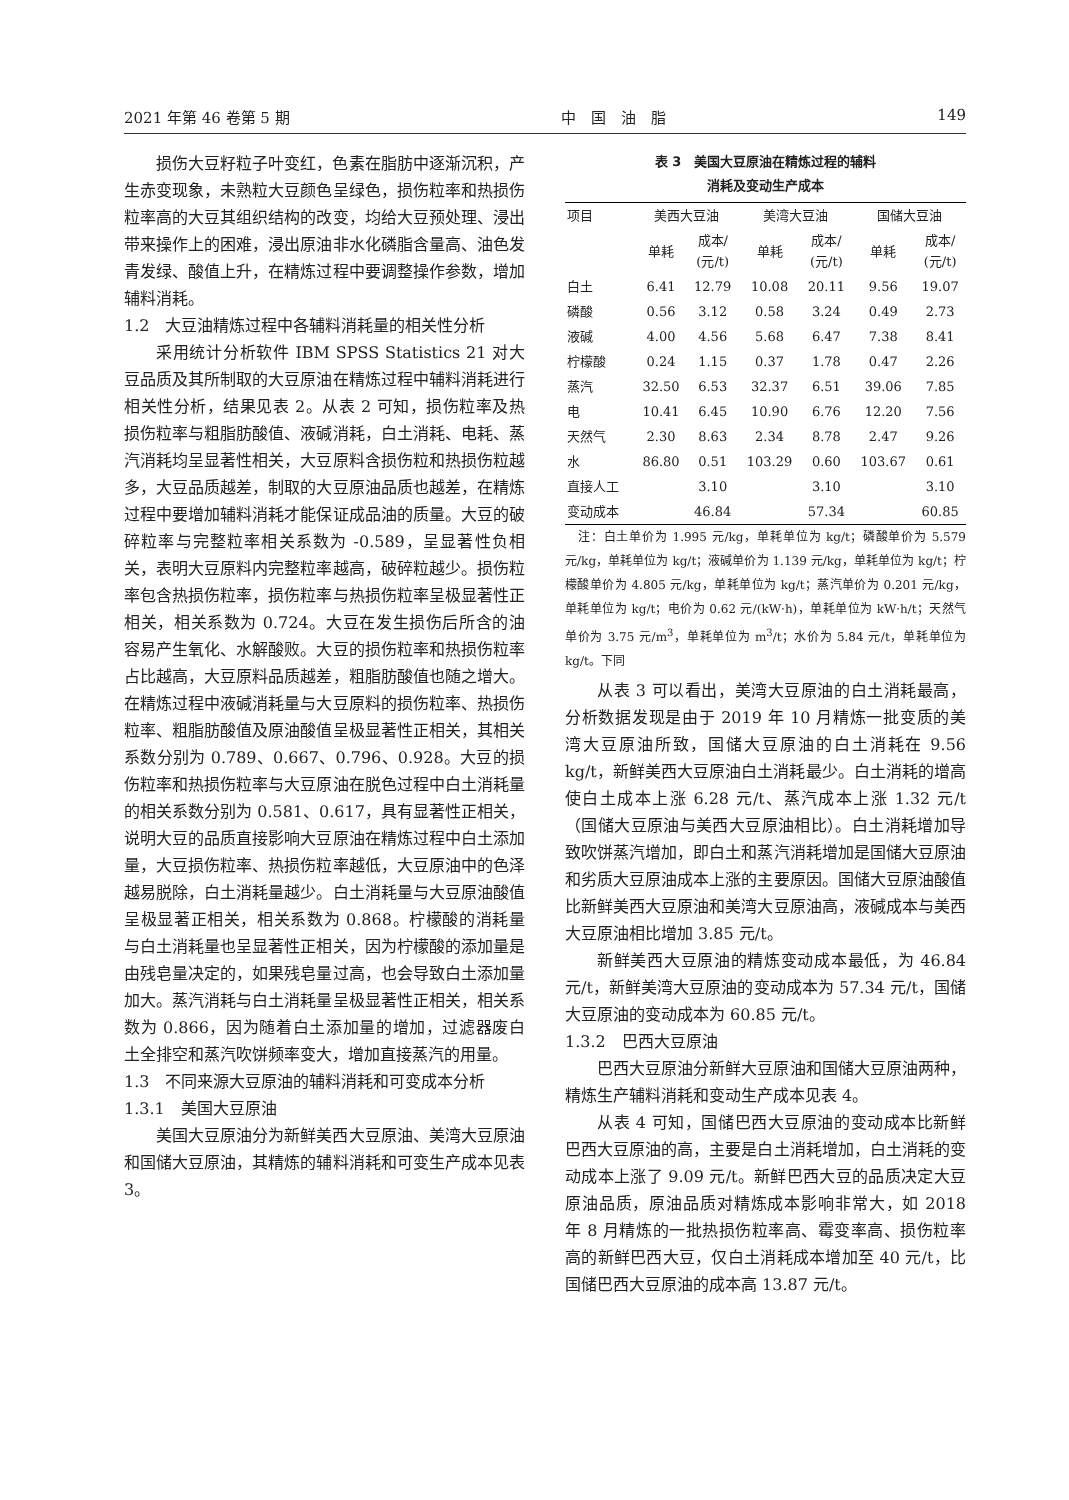2021 年第 46 卷第 5 期 中　国　油　脂 149
损伤大豆籽粒子叶变红，色素在脂肪中逐渐沉积，产生赤变现象，未熟粒大豆颜色呈绿色，损伤粒率和热损伤粒率高的大豆其组织结构的改变，均给大豆预处理、浸出带来操作上的困难，浸出原油非水化磷脂含量高、油色发青发绿、酸值上升，在精炼过程中要调整操作参数，增加辅料消耗。
1.2　大豆油精炼过程中各辅料消耗量的相关性分析
采用统计分析软件 IBM SPSS Statistics 21 对大豆品质及其所制取的大豆原油在精炼过程中辅料消耗进行相关性分析，结果见表 2。从表 2 可知，损伤粒率及热损伤粒率与粗脂肪酸值、液碱消耗，白土消耗、电耗、蒸汽消耗均呈显著性相关，大豆原料含损伤粒和热损伤粒越多，大豆品质越差，制取的大豆原油品质也越差，在精炼过程中要增加辅料消耗才能保证成品油的质量。大豆的破碎粒率与完整粒率相关系数为 -0.589，呈显著性负相关，表明大豆原料内完整粒率越高，破碎粒越少。损伤粒率包含热损伤粒率，损伤粒率与热损伤粒率呈极显著性正相关，相关系数为 0.724。大豆在发生损伤后所含的油容易产生氧化、水解酸败。大豆的损伤粒率和热损伤粒率占比越高，大豆原料品质越差，粗脂肪酸值也随之增大。在精炼过程中液碱消耗量与大豆原料的损伤粒率、热损伤粒率、粗脂肪酸值及原油酸值呈极显著性正相关，其相关系数分别为 0.789、0.667、0.796、0.928。大豆的损伤粒率和热损伤粒率与大豆原油在脱色过程中白土消耗量的相关系数分别为 0.581、0.617，具有显著性正相关，说明大豆的品质直接影响大豆原油在精炼过程中白土添加量，大豆损伤粒率、热损伤粒率越低，大豆原油中的色泽越易脱除，白土消耗量越少。白土消耗量与大豆原油酸值呈极显著正相关，相关系数为 0.868。柠檬酸的消耗量与白土消耗量也呈显著性正相关，因为柠檬酸的添加量是由残皂量决定的，如果残皂量过高，也会导致白土添加量加大。蒸汽消耗与白土消耗量呈极显著性正相关，相关系数为 0.866，因为随着白土添加量的增加，过滤器废白土全排空和蒸汽吹饼频率变大，增加直接蒸汽的用量。
1.3　不同来源大豆原油的辅料消耗和可变成本分析
1.3.1　美国大豆原油
美国大豆原油分为新鲜美西大豆原油、美湾大豆原油和国储大豆原油，其精炼的辅料消耗和可变生产成本见表 3。
表 3　美国大豆原油在精炼过程的辅料
消耗及变动生产成本
| 项目 | 美西大豆油 | | 美湾大豆油 | | 国储大豆油 | |
| --- | --- | --- | --- | --- | --- | --- |
| | 单耗 | 成本/ (元/t) | 单耗 | 成本/ (元/t) | 单耗 | 成本/ (元/t) |
| 白土 | 6.41 | 12.79 | 10.08 | 20.11 | 9.56 | 19.07 |
| 磷酸 | 0.56 | 3.12 | 0.58 | 3.24 | 0.49 | 2.73 |
| 液碱 | 4.00 | 4.56 | 5.68 | 6.47 | 7.38 | 8.41 |
| 柠檬酸 | 0.24 | 1.15 | 0.37 | 1.78 | 0.47 | 2.26 |
| 蒸汽 | 32.50 | 6.53 | 32.37 | 6.51 | 39.06 | 7.85 |
| 电 | 10.41 | 6.45 | 10.90 | 6.76 | 12.20 | 7.56 |
| 天然气 | 2.30 | 8.63 | 2.34 | 8.78 | 2.47 | 9.26 |
| 水 | 86.80 | 0.51 | 103.29 | 0.60 | 103.67 | 0.61 |
| 直接人工 | | 3.10 | | 3.10 | | 3.10 |
| 变动成本 | | 46.84 | | 57.34 | | 60.85 |
　注：白土单价为 1.995 元/kg，单耗单位为 kg/t；磷酸单价为 5.579 元/kg，单耗单位为 kg/t；液碱单价为 1.139 元/kg，单耗单位为 kg/t；柠檬酸单价为 4.805 元/kg，单耗单位为 kg/t；蒸汽单价为 0.201 元/kg，单耗单位为 kg/t；电价为 0.62 元/(kW·h)，单耗单位为 kW·h/t；天然气单价为 3.75 元/m<sup>3</sup>，单耗单位为 m<sup>3</sup>/t；水价为 5.84 元/t，单耗单位为 kg/t。下同
从表 3 可以看出，美湾大豆原油的白土消耗最高，分析数据发现是由于 2019 年 10 月精炼一批变质的美湾大豆原油所致，国储大豆原油的白土消耗在 9.56 kg/t，新鲜美西大豆原油白土消耗最少。白土消耗的增高使白土成本上涨 6.28 元/t、蒸汽成本上涨 1.32 元/t（国储大豆原油与美西大豆原油相比）。白土消耗增加导致吹饼蒸汽增加，即白土和蒸汽消耗增加是国储大豆原油和劣质大豆原油成本上涨的主要原因。国储大豆原油酸值比新鲜美西大豆原油和美湾大豆原油高，液碱成本与美西大豆原油相比增加 3.85 元/t。
新鲜美西大豆原油的精炼变动成本最低，为 46.84 元/t，新鲜美湾大豆原油的变动成本为 57.34 元/t，国储大豆原油的变动成本为 60.85 元/t。
1.3.2　巴西大豆原油
巴西大豆原油分新鲜大豆原油和国储大豆原油两种，精炼生产辅料消耗和变动生产成本见表 4。
从表 4 可知，国储巴西大豆原油的变动成本比新鲜巴西大豆原油的高，主要是白土消耗增加，白土消耗的变动成本上涨了 9.09 元/t。新鲜巴西大豆的品质决定大豆原油品质，原油品质对精炼成本影响非常大，如 2018 年 8 月精炼的一批热损伤粒率高、霉变率高、损伤粒率高的新鲜巴西大豆，仅白土消耗成本增加至 40 元/t，比国储巴西大豆原油的成本高 13.87 元/t。